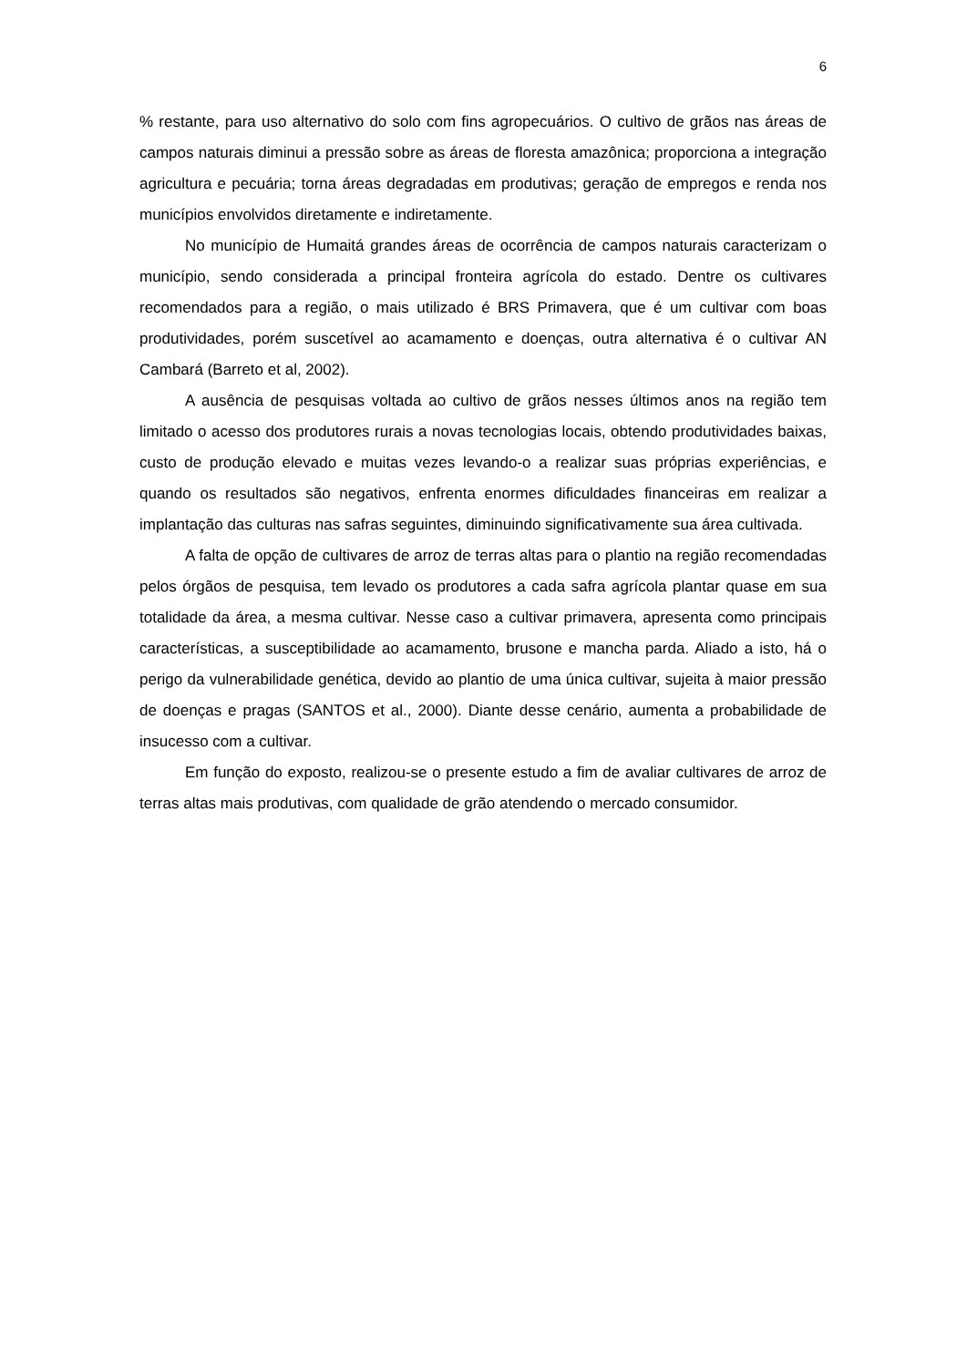6
% restante, para uso alternativo do solo com fins agropecuários. O cultivo de grãos nas áreas de campos naturais diminui a pressão sobre as áreas de floresta amazônica; proporciona a integração agricultura e pecuária; torna áreas degradadas em produtivas; geração de empregos e renda nos municípios envolvidos diretamente e indiretamente.
No município de Humaitá grandes áreas de ocorrência de campos naturais caracterizam o município, sendo considerada a principal fronteira agrícola do estado. Dentre os cultivares recomendados para a região, o mais utilizado é BRS Primavera, que é um cultivar com boas produtividades, porém suscetível ao acamamento e doenças, outra alternativa é o cultivar AN Cambará (Barreto et al, 2002).
A ausência de pesquisas voltada ao cultivo de grãos nesses últimos anos na região tem limitado o acesso dos produtores rurais a novas tecnologias locais, obtendo produtividades baixas, custo de produção elevado e muitas vezes levando-o a realizar suas próprias experiências, e quando os resultados são negativos, enfrenta enormes dificuldades financeiras em realizar a implantação das culturas nas safras seguintes, diminuindo significativamente sua área cultivada.
A falta de opção de cultivares de arroz de terras altas para o plantio na região recomendadas pelos órgãos de pesquisa, tem levado os produtores a cada safra agrícola plantar quase em sua totalidade da área, a mesma cultivar. Nesse caso a cultivar primavera, apresenta como principais características, a susceptibilidade ao acamamento, brusone e mancha parda. Aliado a isto, há o perigo da vulnerabilidade genética, devido ao plantio de uma única cultivar, sujeita à maior pressão de doenças e pragas (SANTOS et al., 2000). Diante desse cenário, aumenta a probabilidade de insucesso com a cultivar.
Em função do exposto, realizou-se o presente estudo a fim de avaliar cultivares de arroz de terras altas mais produtivas, com qualidade de grão atendendo o mercado consumidor.